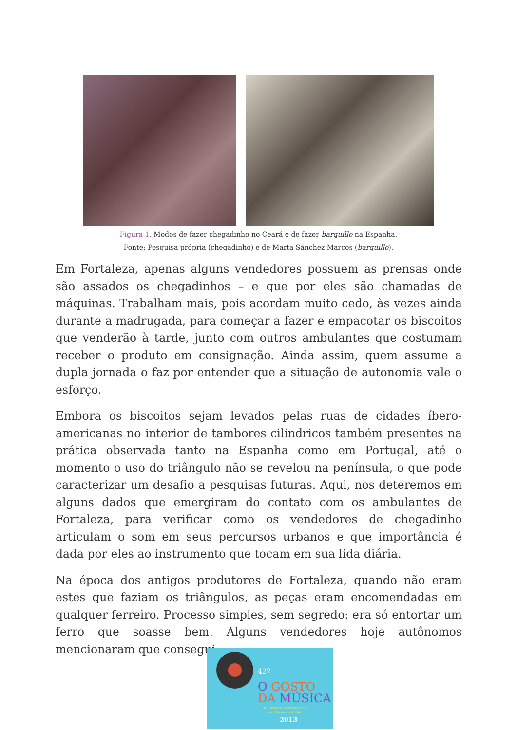Figura 1. Modos de fazer chegadinho no Ceará e de fazer barquillo na Espanha.
Fonte: Pesquisa própria (chegadinho) e de Marta Sánchez Marcos (barquillo).
Em Fortaleza, apenas alguns vendedores possuem as prensas onde são assados os chegadinhos – e que por eles são chamadas de máquinas. Trabalham mais, pois acordam muito cedo, às vezes ainda durante a madrugada, para começar a fazer e empacotar os biscoitos que venderão à tarde, junto com outros ambulantes que costumam receber o produto em consignação. Ainda assim, quem assume a dupla jornada o faz por entender que a situação de autonomia vale o esforço.
Embora os biscoitos sejam levados pelas ruas de cidades íbero-americanas no interior de tambores cilíndricos também presentes na prática observada tanto na Espanha como em Portugal, até o momento o uso do triângulo não se revelou na península, o que pode caracterizar um desafio a pesquisas futuras. Aqui, nos deteremos em alguns dados que emergiram do contato com os ambulantes de Fortaleza, para verificar como os vendedores de chegadinho articulam o som em seus percursos urbanos e que importância é dada por eles ao instrumento que tocam em sua lida diária.
Na época dos antigos produtores de Fortaleza, quando não eram estes que faziam os triângulos, as peças eram encomendadas em qualquer ferreiro. Processo simples, sem segredo: era só entortar um ferro que soasse bem. Alguns vendedores hoje autônomos mencionaram que consegui-
427
O GOSTO
DA MÚSICA
9º Encontro Internacional
de Música e Mídia
2013